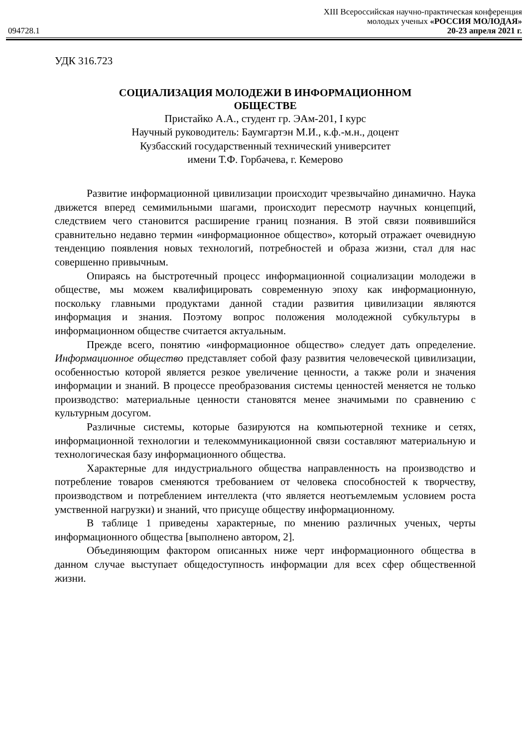XIII Всероссийская научно-практическая конференция
молодых ученых «РОССИЯ МОЛОДАЯ»
094728.1 20-23 апреля 2021 г.
УДК 316.723
СОЦИАЛИЗАЦИЯ МОЛОДЕЖИ В ИНФОРМАЦИОННОМ
ОБЩЕСТВЕ
Пристайко А.А., студент гр. ЭАм-201, I курс
Научный руководитель: Баумгартэн М.И., к.ф.-м.н., доцент
Кузбасский государственный технический университет
имени Т.Ф. Горбачева, г. Кемерово
Развитие информационной цивилизации происходит чрезвычайно динамично. Наука движется вперед семимильными шагами, происходит пересмотр научных концепций, следствием чего становится расширение границ познания. В этой связи появившийся сравнительно недавно термин «информационное общество», который отражает очевидную тенденцию появления новых технологий, потребностей и образа жизни, стал для нас совершенно привычным.
Опираясь на быстротечный процесс информационной социализации молодежи в обществе, мы можем квалифицировать современную эпоху как информационную, поскольку главными продуктами данной стадии развития цивилизации являются информация и знания. Поэтому вопрос положения молодежной субкультуры в информационном обществе считается актуальным.
Прежде всего, понятию «информационное общество» следует дать определение. Информационное общество представляет собой фазу развития человеческой цивилизации, особенностью которой является резкое увеличение ценности, а также роли и значения информации и знаний. В процессе преобразования системы ценностей меняется не только производство: материальные ценности становятся менее значимыми по сравнению с культурным досугом.
Различные системы, которые базируются на компьютерной технике и сетях, информационной технологии и телекоммуникационной связи составляют материальную и технологическая базу информационного общества.
Характерные для индустриального общества направленность на производство и потребление товаров сменяются требованием от человека способностей к творчеству, производством и потреблением интеллекта (что является неотъемлемым условием роста умственной нагрузки) и знаний, что присуще обществу информационному.
В таблице 1 приведены характерные, по мнению различных ученых, черты информационного общества [выполнено автором, 2].
Объединяющим фактором описанных ниже черт информационного общества в данном случае выступает общедоступность информации для всех сфер общественной жизни.